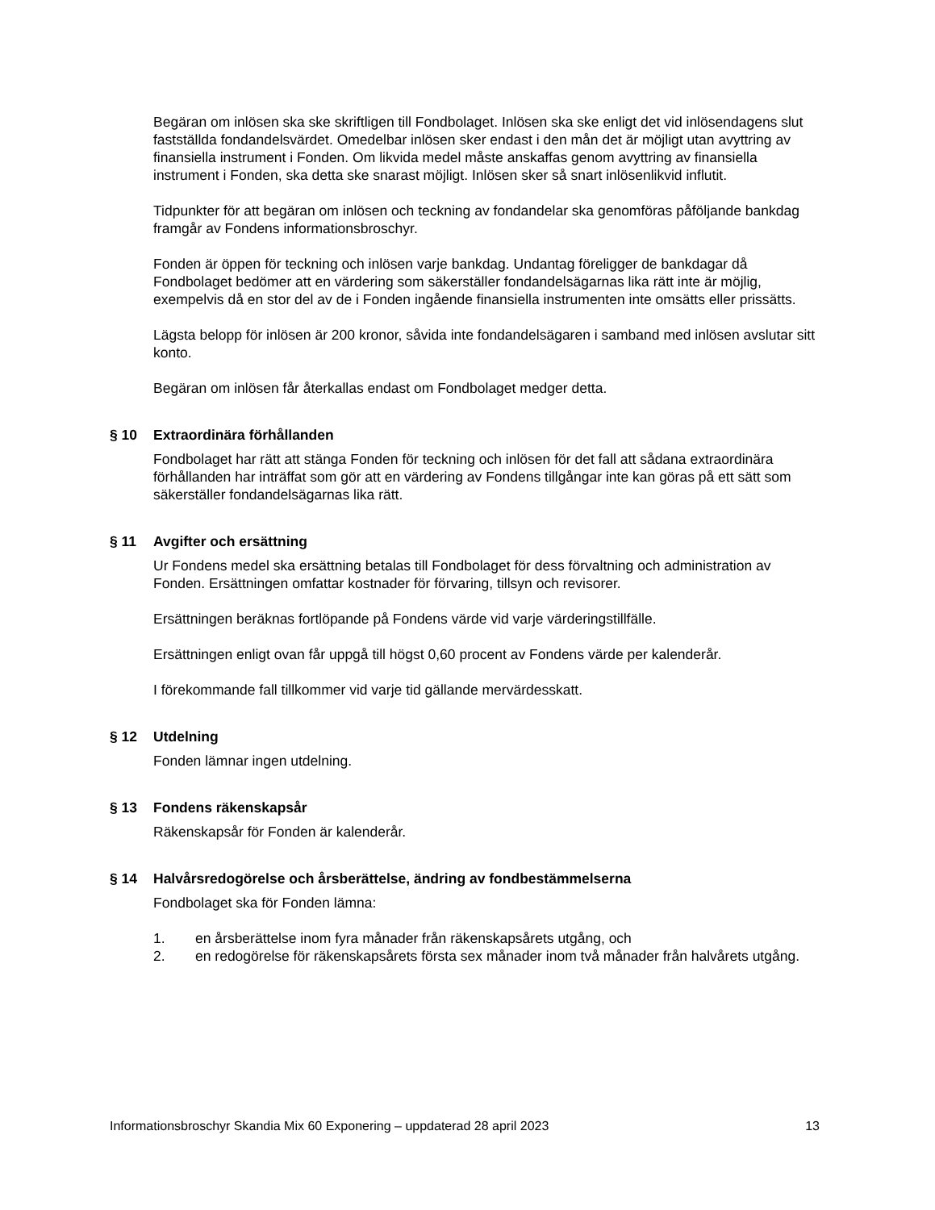Begäran om inlösen ska ske skriftligen till Fondbolaget. Inlösen ska ske enligt det vid inlösendagens slut fastställda fondandelsvärdet. Omedelbar inlösen sker endast i den mån det är möjligt utan avyttring av finansiella instrument i Fonden. Om likvida medel måste anskaffas genom avyttring av finansiella instrument i Fonden, ska detta ske snarast möjligt. Inlösen sker så snart inlösenlikvid influtit.
Tidpunkter för att begäran om inlösen och teckning av fondandelar ska genomföras påföljande bankdag framgår av Fondens informationsbroschyr.
Fonden är öppen för teckning och inlösen varje bankdag. Undantag föreligger de bankdagar då Fondbolaget bedömer att en värdering som säkerställer fondandelsägarnas lika rätt inte är möjlig, exempelvis då en stor del av de i Fonden ingående finansiella instrumenten inte omsätts eller prissätts.
Lägsta belopp för inlösen är 200 kronor, såvida inte fondandelsägaren i samband med inlösen avslutar sitt konto.
Begäran om inlösen får återkallas endast om Fondbolaget medger detta.
§ 10 Extraordinära förhållanden
Fondbolaget har rätt att stänga Fonden för teckning och inlösen för det fall att sådana extraordinära förhållanden har inträffat som gör att en värdering av Fondens tillgångar inte kan göras på ett sätt som säkerställer fondandelsägarnas lika rätt.
§ 11 Avgifter och ersättning
Ur Fondens medel ska ersättning betalas till Fondbolaget för dess förvaltning och administration av Fonden. Ersättningen omfattar kostnader för förvaring, tillsyn och revisorer.
Ersättningen beräknas fortlöpande på Fondens värde vid varje värderingstillfälle.
Ersättningen enligt ovan får uppgå till högst 0,60 procent av Fondens värde per kalenderår.
I förekommande fall tillkommer vid varje tid gällande mervärdesskatt.
§ 12 Utdelning
Fonden lämnar ingen utdelning.
§ 13 Fondens räkenskapsår
Räkenskapsår för Fonden är kalenderår.
§ 14 Halvårsredogörelse och årsberättelse, ändring av fondbestämmelserna
Fondbolaget ska för Fonden lämna:
1. en årsberättelse inom fyra månader från räkenskapsårets utgång, och
2. en redogörelse för räkenskapsårets första sex månader inom två månader från halvårets utgång.
Informationsbroschyr Skandia Mix 60 Exponering – uppdaterad 28 april 2023 13